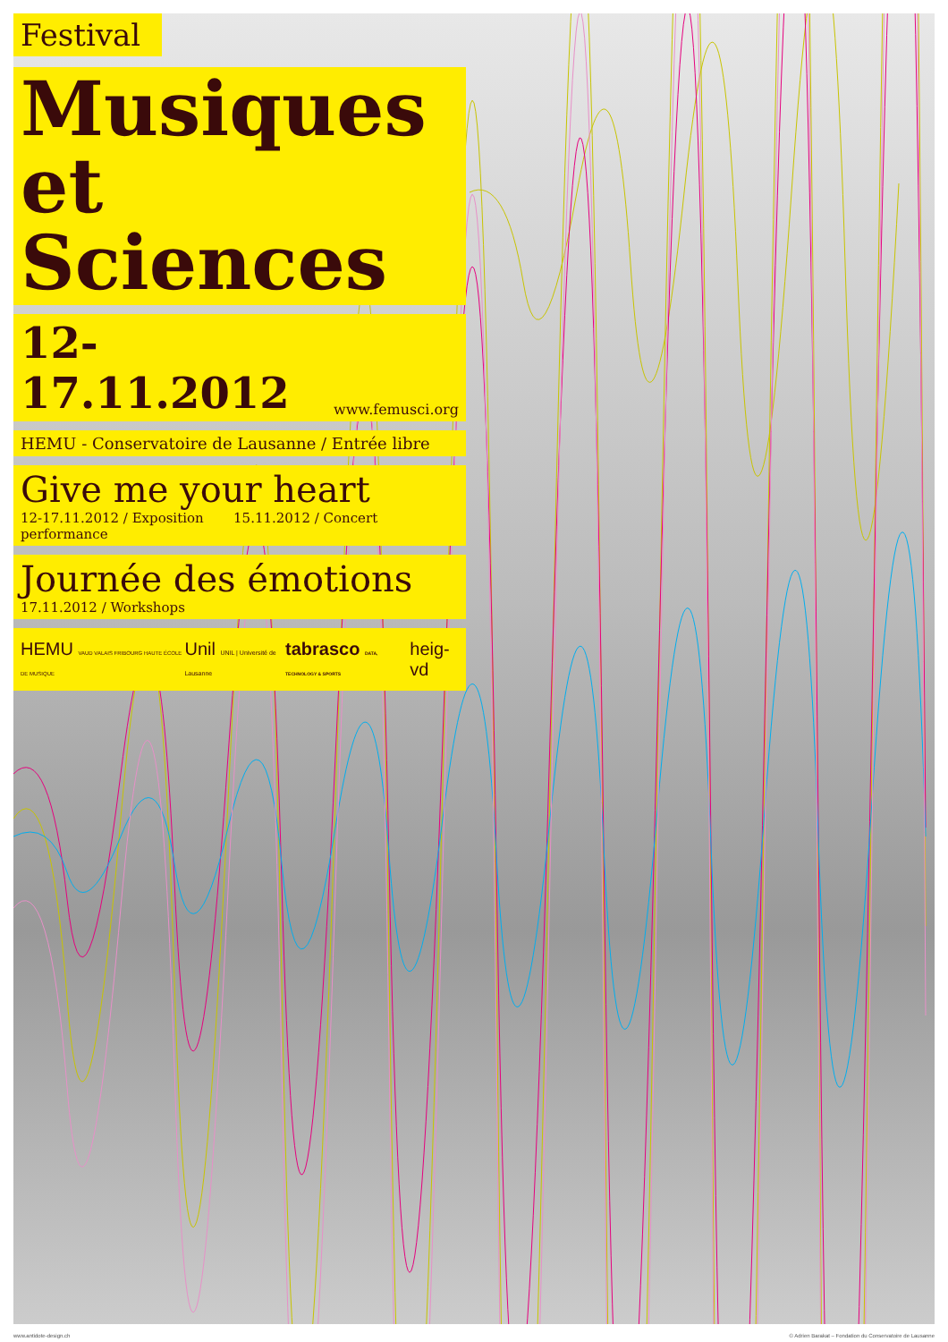Festival
Musiques
et Sciences
12-17.11.2012 www.femusci.org
HEMU - Conservatoire de Lausanne / Entrée libre
Give me your heart
12-17.11.2012 / Exposition 15.11.2012 / Concert performance
Journée des émotions
17.11.2012 / Workshops
HEMU VAUD VALAIS FRIBOURG HAUTE ÉCOLE DE MUSIQUE Unil UNIL | Université de Lausanne tabrasco DATA, TECHNOLOGY & SPORTS heig-vd
www.antidote-design.ch © Adrien Barakat – Fondation du Conservatoire de Lausanne